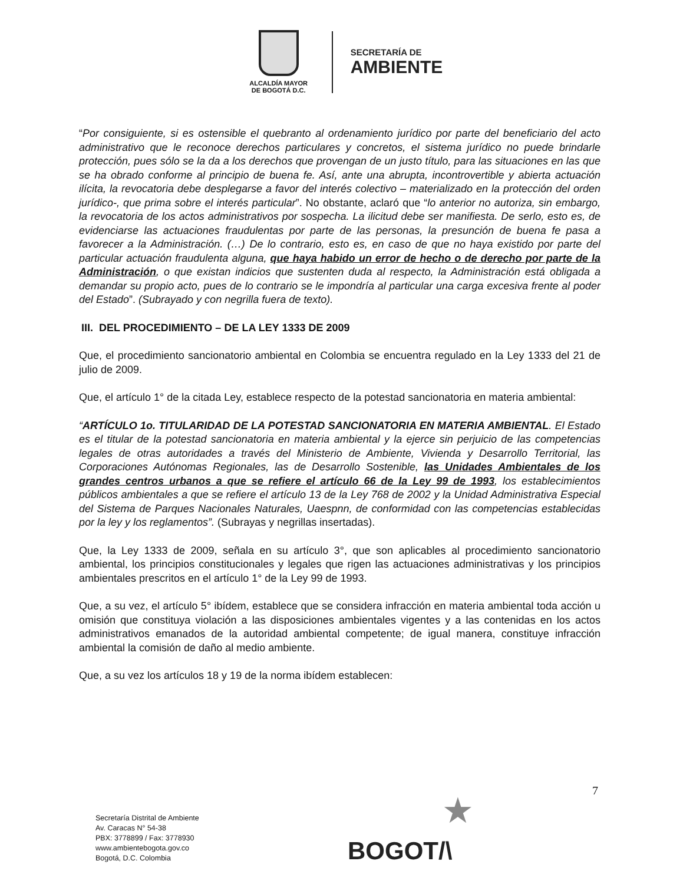ALCALDÍA MAYOR
DE BOGOTÁ D.C.
SECRETARÍA DE
AMBIENTE
“Por consiguiente, si es ostensible el quebranto al ordenamiento jurídico por parte del beneficiario del acto administrativo que le reconoce derechos particulares y concretos, el sistema jurídico no puede brindarle protección, pues sólo se la da a los derechos que provengan de un justo título, para las situaciones en las que se ha obrado conforme al principio de buena fe. Así, ante una abrupta, incontrovertible y abierta actuación ilícita, la revocatoria debe desplegarse a favor del interés colectivo – materializado en la protección del orden jurídico-, que prima sobre el interés particular”. No obstante, aclaró que “lo anterior no autoriza, sin embargo, la revocatoria de los actos administrativos por sospecha. La ilicitud debe ser manifiesta. De serlo, esto es, de evidenciarse las actuaciones fraudulentas por parte de las personas, la presunción de buena fe pasa a favorecer a la Administración. (…) De lo contrario, esto es, en caso de que no haya existido por parte del particular actuación fraudulenta alguna, que haya habido un error de hecho o de derecho por parte de la Administración, o que existan indicios que sustenten duda al respecto, la Administración está obligada a demandar su propio acto, pues de lo contrario se le impondría al particular una carga excesiva frente al poder del Estado”. (Subrayado y con negrilla fuera de texto).
III. DEL PROCEDIMIENTO – DE LA LEY 1333 DE 2009
Que, el procedimiento sancionatorio ambiental en Colombia se encuentra regulado en la Ley 1333 del 21 de julio de 2009.
Que, el artículo 1° de la citada Ley, establece respecto de la potestad sancionatoria en materia ambiental:
“ARTÍCULO 1o. TITULARIDAD DE LA POTESTAD SANCIONATORIA EN MATERIA AMBIENTAL. El Estado es el titular de la potestad sancionatoria en materia ambiental y la ejerce sin perjuicio de las competencias legales de otras autoridades a través del Ministerio de Ambiente, Vivienda y Desarrollo Territorial, las Corporaciones Autónomas Regionales, las de Desarrollo Sostenible, las Unidades Ambientales de los grandes centros urbanos a que se refiere el artículo 66 de la Ley 99 de 1993, los establecimientos públicos ambientales a que se refiere el artículo 13 de la Ley 768 de 2002 y la Unidad Administrativa Especial del Sistema de Parques Nacionales Naturales, Uaespnn, de conformidad con las competencias establecidas por la ley y los reglamentos”. (Subrayas y negrillas insertadas).
Que, la Ley 1333 de 2009, señala en su artículo 3°, que son aplicables al procedimiento sancionatorio ambiental, los principios constitucionales y legales que rigen las actuaciones administrativas y los principios ambientales prescritos en el artículo 1° de la Ley 99 de 1993.
Que, a su vez, el artículo 5° ibídem, establece que se considera infracción en materia ambiental toda acción u omisión que constituya violación a las disposiciones ambientales vigentes y a las contenidas en los actos administrativos emanados de la autoridad ambiental competente; de igual manera, constituye infracción ambiental la comisión de daño al medio ambiente.
Que, a su vez los artículos 18 y 19 de la norma ibídem establecen:
7
Secretaría Distrital de Ambiente
Av. Caracas N° 54-38
PBX: 3778899 / Fax: 3778930
www.ambientebogota.gov.co
Bogotá, D.C. Colombia
★
BOGOT/\